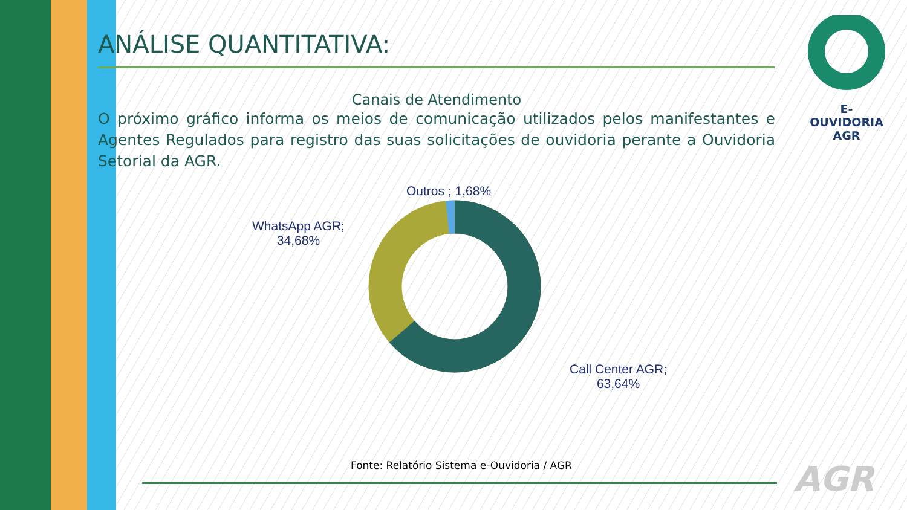E-OUVIDORIA
AGR
ANÁLISE QUANTITATIVA:
Canais de Atendimento
O próximo gráfico informa os meios de comunicação utilizados pelos manifestantes e Agentes Regulados para registro das suas solicitações de ouvidoria perante a Ouvidoria Setorial da AGR.
Outros ; 1,68%
WhatsApp AGR;
34,68%
Call Center AGR;
63,64%
Fonte: Relatório Sistema e-Ouvidoria / AGR
AGR